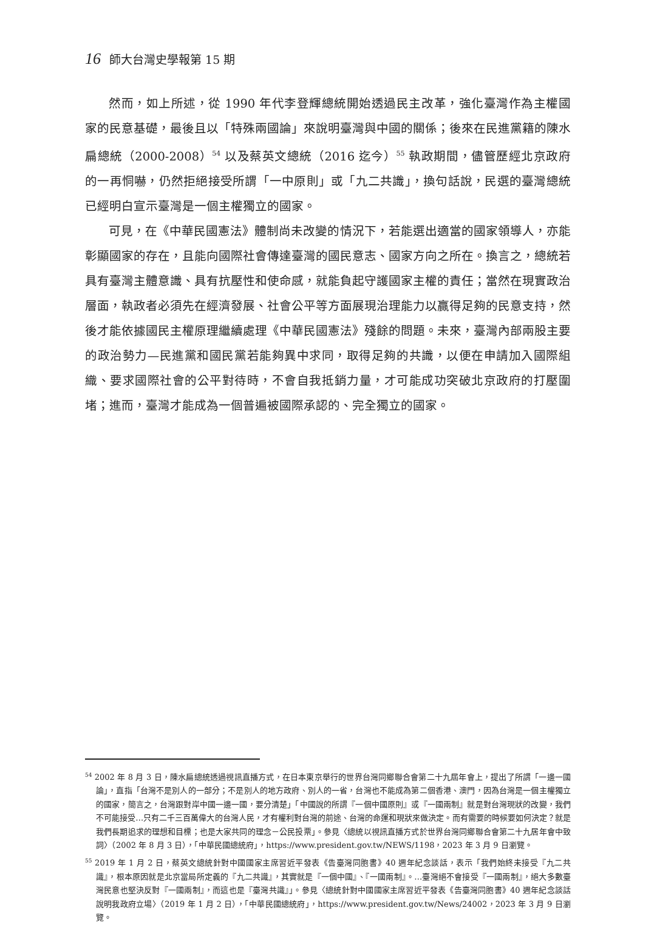16 師大台灣史學報第 15 期
然而，如上所述，從 1990 年代李登輝總統開始透過民主改革，強化臺灣作為主權國家的民意基礎，最後且以「特殊兩國論」來說明臺灣與中國的關係；後來在民進黨籍的陳水扁總統（2000-2008）<sup>54</sup> 以及蔡英文總統（2016 迄今）<sup>55</sup> 執政期間，儘管歷經北京政府的一再恫嚇，仍然拒絕接受所謂「一中原則」或「九二共識」，換句話說，民選的臺灣總統已經明白宣示臺灣是一個主權獨立的國家。
可見，在《中華民國憲法》體制尚未改變的情況下，若能選出適當的國家領導人，亦能彰顯國家的存在，且能向國際社會傳達臺灣的國民意志、國家方向之所在。換言之，總統若具有臺灣主體意識、具有抗壓性和使命感，就能負起守護國家主權的責任；當然在現實政治層面，執政者必須先在經濟發展、社會公平等方面展現治理能力以贏得足夠的民意支持，然後才能依據國民主權原理繼續處理《中華民國憲法》殘餘的問題。未來，臺灣內部兩股主要的政治勢力—民進黨和國民黨若能夠異中求同，取得足夠的共識，以便在申請加入國際組織、要求國際社會的公平對待時，不會自我抵銷力量，才可能成功突破北京政府的打壓圍堵；進而，臺灣才能成為一個普遍被國際承認的、完全獨立的國家。
<sup>54</sup> 2002 年 8 月 3 日，陳水扁總統透過視訊直播方式，在日本東京舉行的世界台灣同鄉聯合會第二十九屆年會上，提出了所謂「一邊一國論」，直指「台灣不是別人的一部分；不是別人的地方政府、別人的一省，台灣也不能成為第二個香港、澳門，因為台灣是一個主權獨立的國家，簡言之，台灣跟對岸中國一邊一國，要分清楚」「中國說的所謂『一個中國原則』或『一國兩制』就是對台灣現狀的改變，我們不可能接受…只有二千三百萬偉大的台灣人民，才有權利對台灣的前途、台灣的命運和現狀來做決定。而有需要的時候要如何決定？就是我們長期追求的理想和目標；也是大家共同的理念－公民投票」。參見〈總統以視訊直播方式於世界台灣同鄉聯合會第二十九居年會中致詞〉（2002 年 8 月 3 日），「中華民國總統府」，https://www.president.gov.tw/NEWS/1198，2023 年 3 月 9 日瀏覽。
<sup>55</sup> 2019 年 1 月 2 日，蔡英文總統針對中國國家主席習近平發表《告臺灣同胞書》40 週年紀念談話，表示「我們始終未接受『九二共識』，根本原因就是北京當局所定義的『九二共識』，其實就是『一個中國』、『一國兩制』。…臺灣絕不會接受『一國兩制』，絕大多數臺灣民意也堅決反對『一國兩制』，而這也是『臺灣共識』」。參見〈總統針對中國國家主席習近平發表《告臺灣同胞書》40 週年紀念談話說明我政府立場〉（2019 年 1 月 2 日），「中華民國總統府」，https://www.president.gov.tw/News/24002，2023 年 3 月 9 日瀏覽。